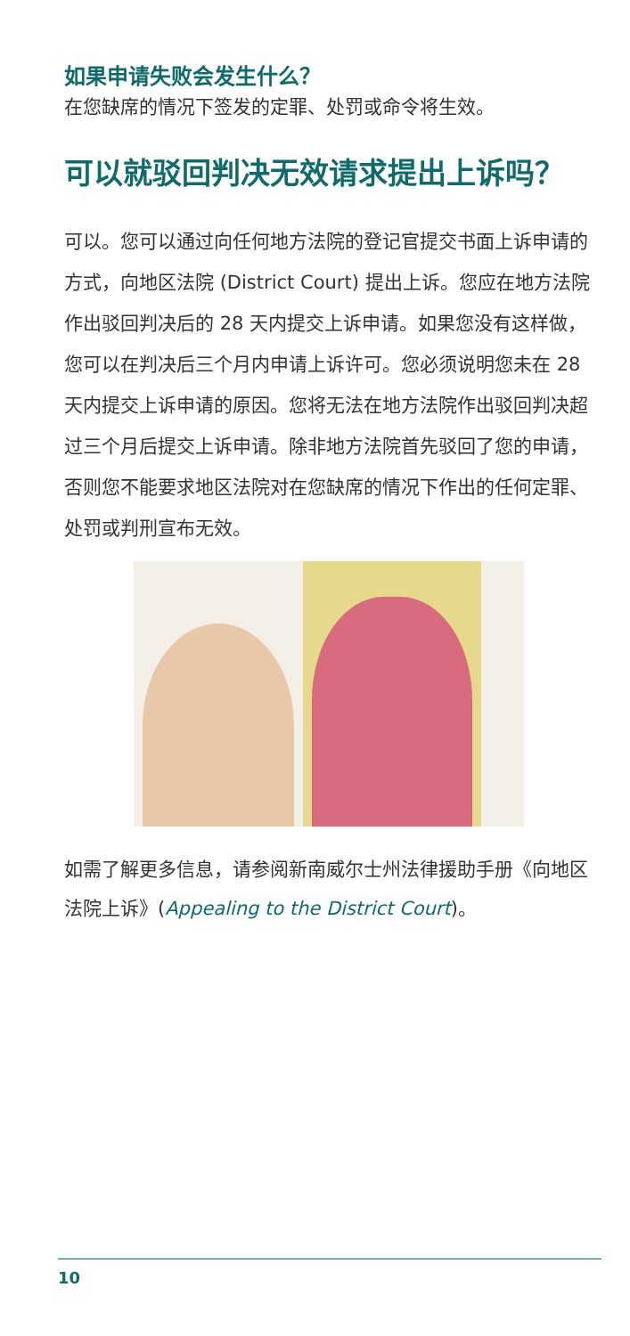如果申请失败会发生什么？
在您缺席的情况下签发的定罪、处罚或命令将生效。
可以就驳回判决无效请求提出上诉吗？
可以。您可以通过向任何地方法院的登记官提交书面上诉申请的方式，向地区法院 (District Court) 提出上诉。您应在地方法院作出驳回判决后的 28 天内提交上诉申请。如果您没有这样做，您可以在判决后三个月内申请上诉许可。您必须说明您未在 28 天内提交上诉申请的原因。您将无法在地方法院作出驳回判决超过三个月后提交上诉申请。除非地方法院首先驳回了您的申请，否则您不能要求地区法院对在您缺席的情况下作出的任何定罪、处罚或判刑宣布无效。
如需了解更多信息，请参阅新南威尔士州法律援助手册《向地区法院上诉》(Appealing to the District Court)。
10